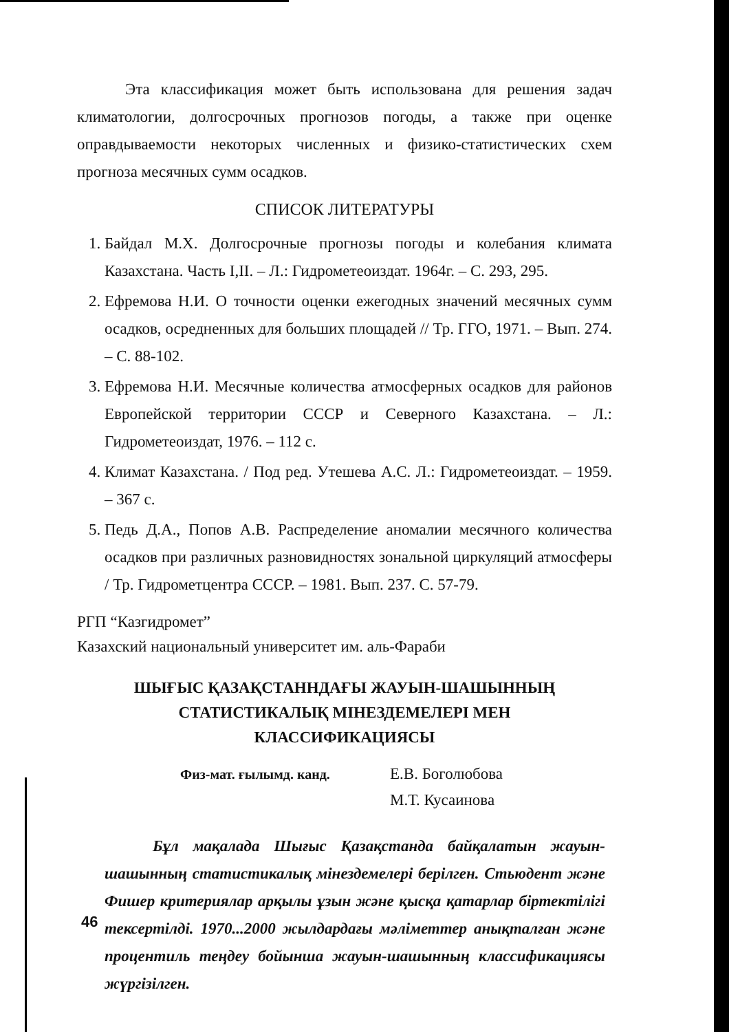Эта классификация может быть использована для решения задач климатологии, долгосрочных прогнозов погоды, а также при оценке оправдываемости некоторых численных и физико-статистических схем прогноза месячных сумм осадков.
СПИСОК ЛИТЕРАТУРЫ
1. Байдал М.Х. Долгосрочные прогнозы погоды и колебания климата Казахстана. Часть I,II. – Л.: Гидрометеоиздат. 1964г. – С. 293, 295.
2. Ефремова Н.И. О точности оценки ежегодных значений месячных сумм осадков, осредненных для больших площадей // Тр. ГГО, 1971. – Вып. 274. – С. 88-102.
3. Ефремова Н.И. Месячные количества атмосферных осадков для районов Европейской территории СССР и Северного Казахстана. – Л.: Гидрометеоиздат, 1976. – 112 с.
4. Климат Казахстана. / Под ред. Утешева А.С. Л.: Гидрометеоиздат. – 1959. – 367 с.
5. Педь Д.А., Попов А.В. Распределение аномалии месячного количества осадков при различных разновидностях зональной циркуляций атмосферы / Тр. Гидрометцентра СССР. – 1981. Вып. 237. С. 57-79.
РГП “Казгидромет”
Казахский национальный университет им. аль-Фараби
ШЫҒЫС ҚАЗАҚСТАННДАҒЫ ЖАУЫН-ШАШЫННЫҢ
СТАТИСТИКАЛЫҚ МІНЕЗДЕМЕЛЕРІ МЕН
КЛАССИФИКАЦИЯСЫ
Физ-мат. ғылымд. канд.
Е.В. Боголюбова
М.Т. Кусаинова
Бұл мақалада Шығыс Қазақстанда байқалатын жауын-шашынның статистикалық мінездемелері берілген. Стьюдент және Фишер критериялар арқылы ұзын және қысқа қатарлар біртектілігі тексертілді. 1970...2000 жылдардағы мәліметтер анықталған және процентиль теңдеу бойынша жауын-шашынның классификациясы жүргізілген.
46